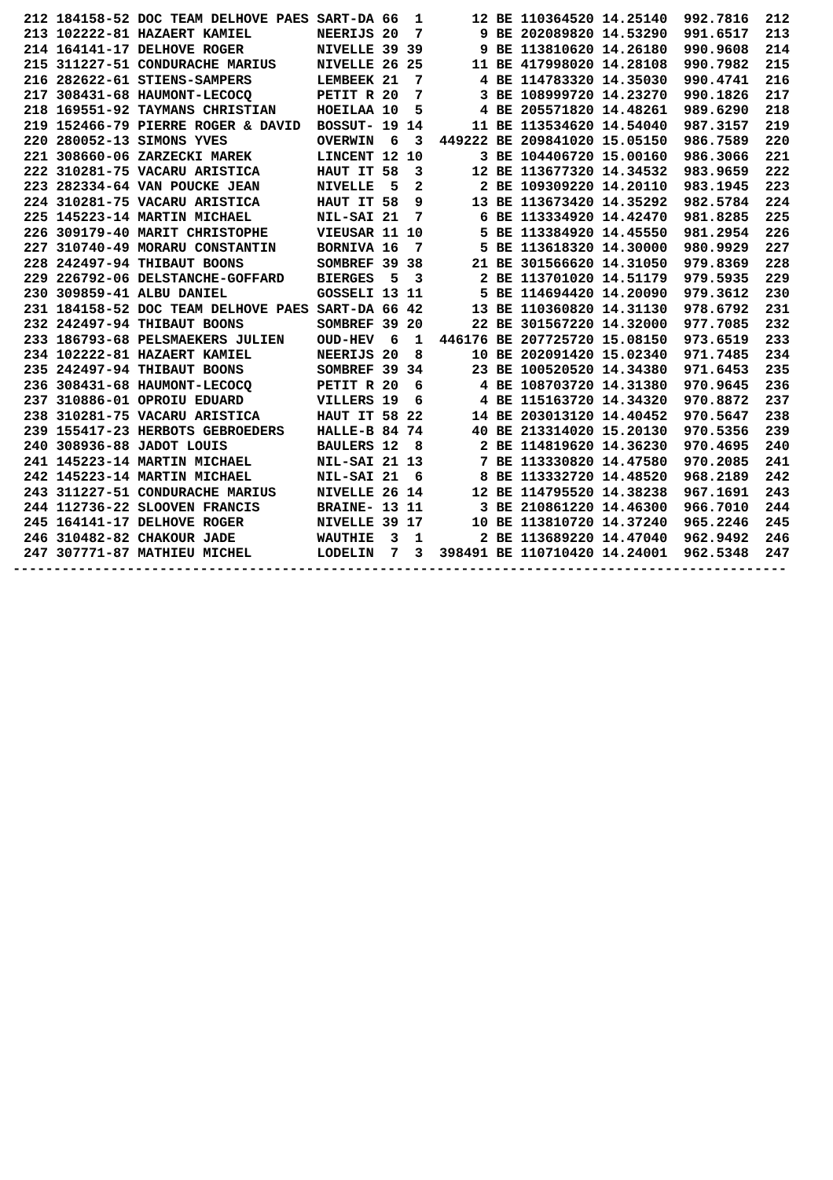212 184158-52 DOC TEAM DELHOVE PAES SART-DA 66  1      12 BE 110364520 14.25140  992.7816  212
213 102222-81 HAZAERT KAMIEL        NEERIJS 20  7       9 BE 202089820 14.53290  991.6517  213
214 164141-17 DELHOVE ROGER         NIVELLE 39 39       9 BE 113810620 14.26180  990.9608  214
215 311227-51 CONDURACHE MARIUS     NIVELLE 26 25      11 BE 417998020 14.28108  990.7982  215
216 282622-61 STIENS-SAMPERS        LEMBEEK 21  7       4 BE 114783320 14.35030  990.4741  216
217 308431-68 HAUMONT-LECOCQ        PETIT R 20  7       3 BE 108999720 14.23270  990.1826  217
218 169551-92 TAYMANS CHRISTIAN     HOEILAA 10  5       4 BE 205571820 14.48261  989.6290  218
219 152466-79 PIERRE ROGER & DAVID  BOSSUT- 19 14      11 BE 113534620 14.54040  987.3157  219
220 280052-13 SIMONS YVES           OVERWIN  6  3  449222 BE 209841020 15.05150  986.7589  220
221 308660-06 ZARZECKI MAREK        LINCENT 12 10       3 BE 104406720 15.00160  986.3066  221
222 310281-75 VACARU ARISTICA       HAUT IT 58  3      12 BE 113677320 14.34532  983.9659  222
223 282334-64 VAN POUCKE JEAN       NIVELLE  5  2       2 BE 109309220 14.20110  983.1945  223
224 310281-75 VACARU ARISTICA       HAUT IT 58  9      13 BE 113673420 14.35292  982.5784  224
225 145223-14 MARTIN MICHAEL        NIL-SAI 21  7       6 BE 113334920 14.42470  981.8285  225
226 309179-40 MARIT CHRISTOPHE      VIEUSAR 11 10       5 BE 113384920 14.45550  981.2954  226
227 310740-49 MORARU CONSTANTIN     BORNIVA 16  7       5 BE 113618320 14.30000  980.9929  227
228 242497-94 THIBAUT BOONS         SOMBREF 39 38      21 BE 301566620 14.31050  979.8369  228
229 226792-06 DELSTANCHE-GOFFARD    BIERGES  5  3       2 BE 113701020 14.51179  979.5935  229
230 309859-41 ALBU DANIEL           GOSSELI 13 11       5 BE 114694420 14.20090  979.3612  230
231 184158-52 DOC TEAM DELHOVE PAES SART-DA 66 42      13 BE 110360820 14.31130  978.6792  231
232 242497-94 THIBAUT BOONS         SOMBREF 39 20      22 BE 301567220 14.32000  977.7085  232
233 186793-68 PELSMAEKERS JULIEN    OUD-HEV  6  1  446176 BE 207725720 15.08150  973.6519  233
234 102222-81 HAZAERT KAMIEL        NEERIJS 20  8      10 BE 202091420 15.02340  971.7485  234
235 242497-94 THIBAUT BOONS         SOMBREF 39 34      23 BE 100520520 14.34380  971.6453  235
236 308431-68 HAUMONT-LECOCQ        PETIT R 20  6       4 BE 108703720 14.31380  970.9645  236
237 310886-01 OPROIU EDUARD         VILLERS 19  6       4 BE 115163720 14.34320  970.8872  237
238 310281-75 VACARU ARISTICA       HAUT IT 58 22      14 BE 203013120 14.40452  970.5647  238
239 155417-23 HERBOTS GEBROEDERS    HALLE-B 84 74      40 BE 213314020 15.20130  970.5356  239
240 308936-88 JADOT LOUIS           BAULERS 12  8       2 BE 114819620 14.36230  970.4695  240
241 145223-14 MARTIN MICHAEL        NIL-SAI 21 13       7 BE 113330820 14.47580  970.2085  241
242 145223-14 MARTIN MICHAEL        NIL-SAI 21  6       8 BE 113332720 14.48520  968.2189  242
243 311227-51 CONDURACHE MARIUS     NIVELLE 26 14      12 BE 114795520 14.38238  967.1691  243
244 112736-22 SLOOVEN FRANCIS       BRAINE- 13 11       3 BE 210861220 14.46300  966.7010  244
245 164141-17 DELHOVE ROGER         NIVELLE 39 17      10 BE 113810720 14.37240  965.2246  245
246 310482-82 CHAKOUR JADE          WAUTHIE  3  1       2 BE 113689220 14.47040  962.9492  246
247 307771-87 MATHIEU MICHEL        LODELIN  7  3  398491 BE 110710420 14.24001  962.5348  247
-----------------------------------------------------------------------------------------------